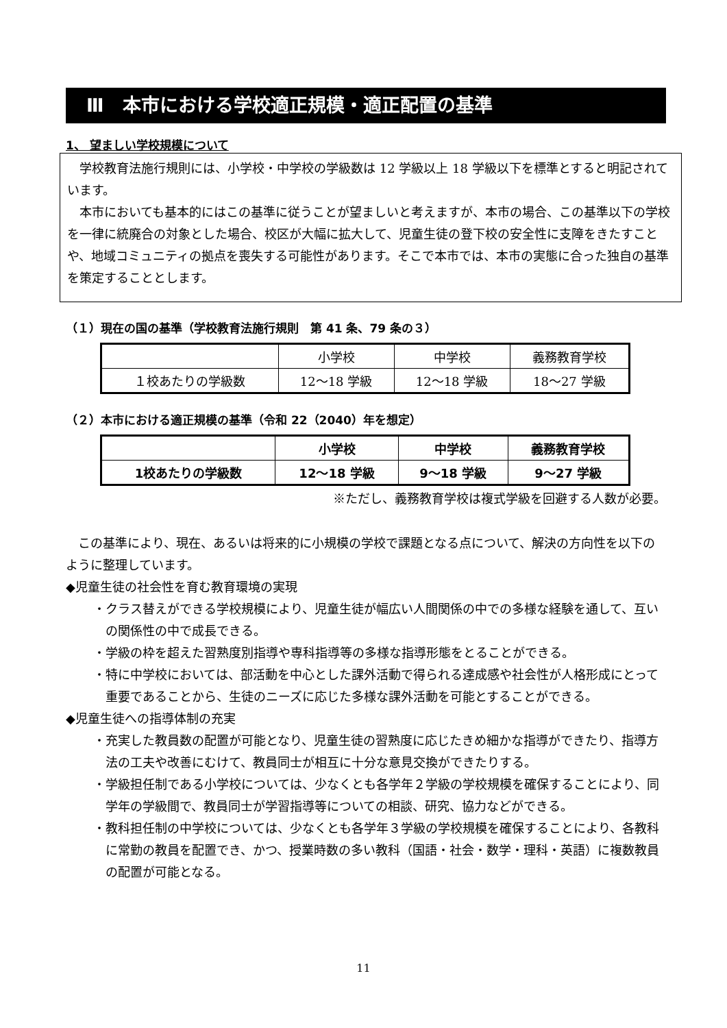Ⅲ　本市における学校適正規模・適正配置の基準
1、 望ましい学校規模について
学校教育法施行規則には、小学校・中学校の学級数は 12 学級以上 18 学級以下を標準とすると明記されています。
本市においても基本的にはこの基準に従うことが望ましいと考えますが、本市の場合、この基準以下の学校を一律に統廃合の対象とした場合、校区が大幅に拡大して、児童生徒の登下校の安全性に支障をきたすことや、地域コミュニティの拠点を喪失する可能性があります。そこで本市では、本市の実態に合った独自の基準を策定することとします。
（１）現在の国の基準（学校教育法施行規則　第 41 条、79 条の３）
| | 小学校 | 中学校 | 義務教育学校 |
| --- | --- | --- | --- |
| １校あたりの学級数 | 12～18 学級 | 12～18 学級 | 18～27 学級 |
（２）本市における適正規模の基準（令和 22（2040）年を想定）
| | 小学校 | 中学校 | 義務教育学校 |
| --- | --- | --- | --- |
| 1校あたりの学級数 | 12～18 学級 | 9～18 学級 | 9～27 学級 |
※ただし、義務教育学校は複式学級を回避する人数が必要。
この基準により、現在、あるいは将来的に小規模の学校で課題となる点について、解決の方向性を以下のように整理しています。
◆児童生徒の社会性を育む教育環境の実現
・クラス替えができる学校規模により、児童生徒が幅広い人間関係の中での多様な経験を通して、互いの関係性の中で成長できる。
・学級の枠を超えた習熟度別指導や専科指導等の多様な指導形態をとることができる。
・特に中学校においては、部活動を中心とした課外活動で得られる達成感や社会性が人格形成にとって重要であることから、生徒のニーズに応じた多様な課外活動を可能とすることができる。
◆児童生徒への指導体制の充実
・充実した教員数の配置が可能となり、児童生徒の習熟度に応じたきめ細かな指導ができたり、指導方法の工夫や改善にむけて、教員同士が相互に十分な意見交換ができたりする。
・学級担任制である小学校については、少なくとも各学年２学級の学校規模を確保することにより、同学年の学級間で、教員同士が学習指導等についての相談、研究、協力などができる。
・教科担任制の中学校については、少なくとも各学年３学級の学校規模を確保することにより、各教科に常勤の教員を配置でき、かつ、授業時数の多い教科（国語・社会・数学・理科・英語）に複数教員の配置が可能となる。
11